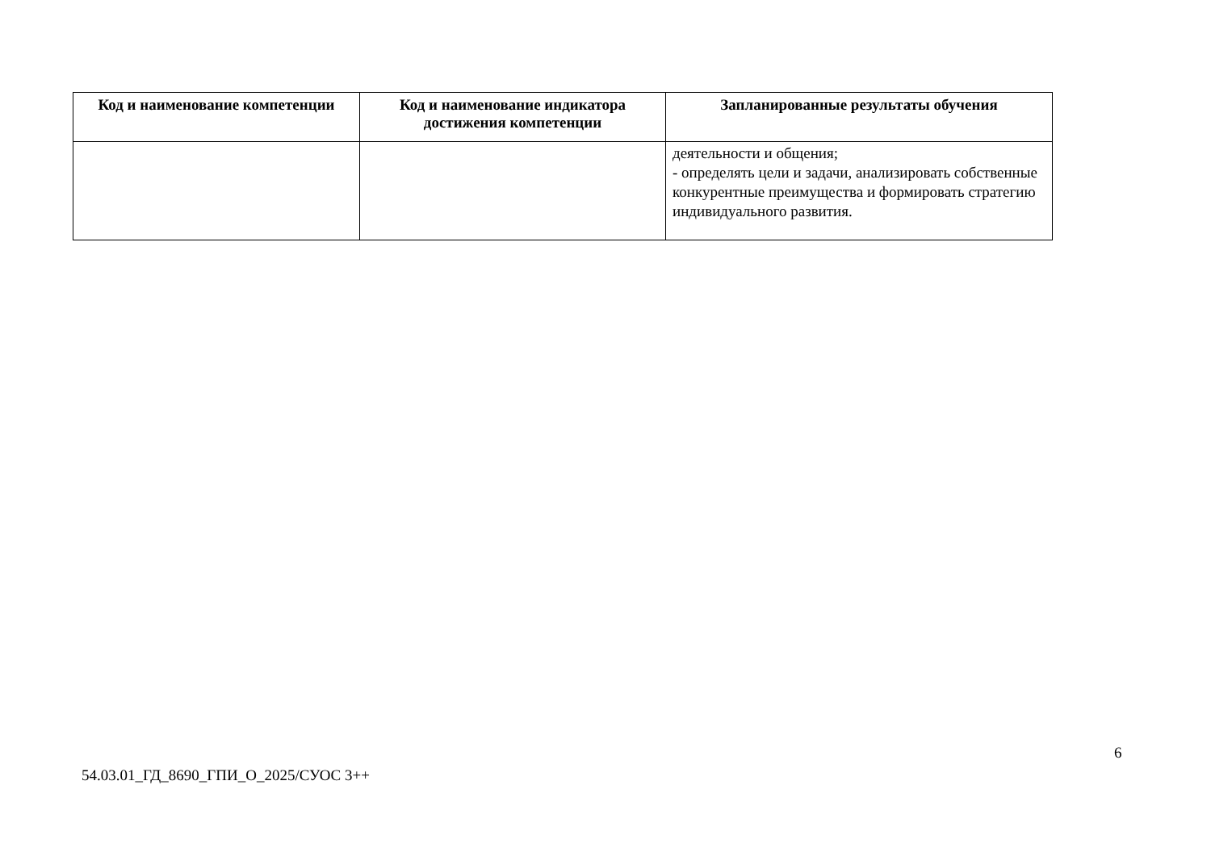| Код и наименование компетенции | Код и наименование индикатора достижения компетенции | Запланированные результаты обучения |
| --- | --- | --- |
| | | деятельности и общения; - определять цели и задачи, анализировать собственные конкурентные преимущества и формировать стратегию индивидуального развития. |
6
54.03.01_ГД_8690_ГПИ_О_2025/СУОС 3++